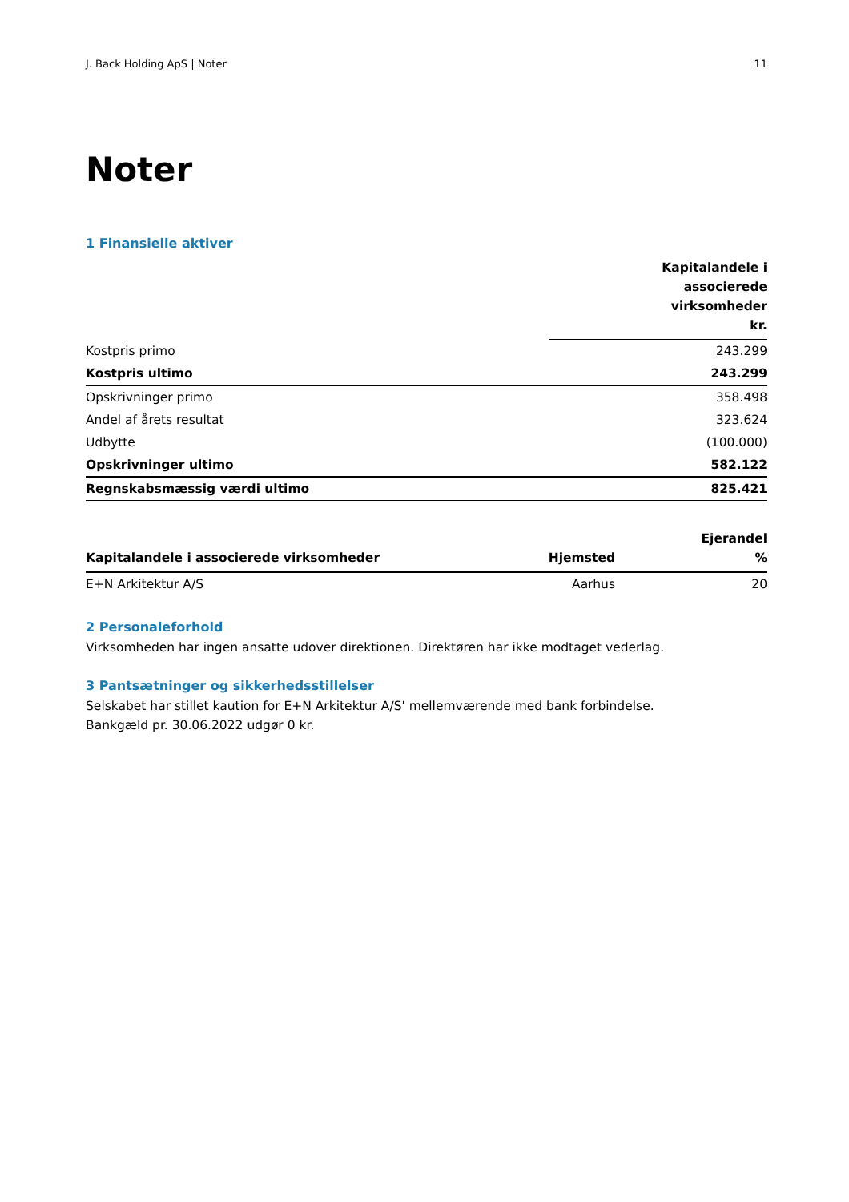J. Back Holding ApS | Noter 11
Noter
1 Finansielle aktiver
| | Kapitalandele i associerede virksomheder kr. |
| --- | --- |
| Kostpris primo | 243.299 |
| Kostpris ultimo | 243.299 |
| Opskrivninger primo | 358.498 |
| Andel af årets resultat | 323.624 |
| Udbytte | (100.000) |
| Opskrivninger ultimo | 582.122 |
| Regnskabsmæssig værdi ultimo | 825.421 |
| Kapitalandele i associerede virksomheder | Hjemsted | Ejerandel % |
| --- | --- | --- |
| E+N Arkitektur A/S | Aarhus | 20 |
2 Personaleforhold
Virksomheden har ingen ansatte udover direktionen. Direktøren har ikke modtaget vederlag.
3 Pantsætninger og sikkerhedsstillelser
Selskabet har stillet kaution for E+N Arkitektur A/S' mellemværende med bank forbindelse.
Bankgæld pr. 30.06.2022 udgør 0 kr.